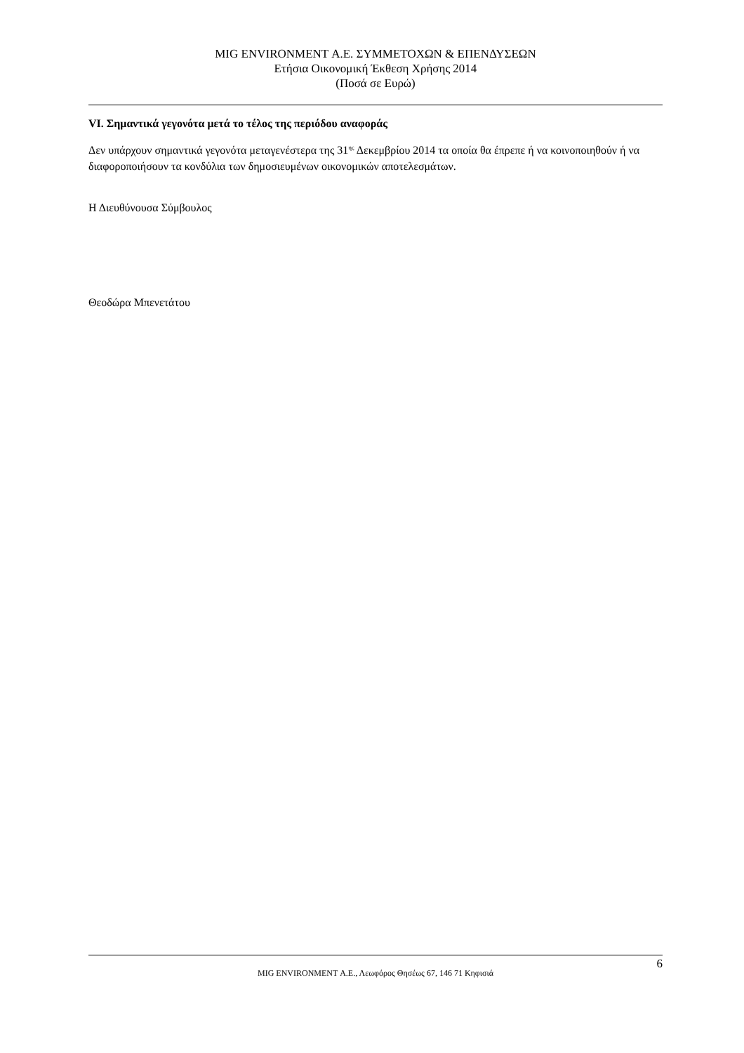MIG ENVIRONMENT Α.Ε. ΣΥΜΜΕΤΟΧΩΝ & ΕΠΕΝΔΥΣΕΩΝ
Ετήσια Οικονομική Έκθεση Χρήσης 2014
(Ποσά σε Ευρώ)
VI. Σημαντικά γεγονότα μετά το τέλος της περιόδου αναφοράς
Δεν υπάρχουν σημαντικά γεγονότα μεταγενέστερα της 31<sup>ης</sup> Δεκεμβρίου 2014 τα οποία θα έπρεπε ή να κοινοποιηθούν ή να διαφοροποιήσουν τα κονδύλια των δημοσιευμένων οικονομικών αποτελεσμάτων.
Η Διευθύνουσα Σύμβουλος
Θεοδώρα Μπενετάτου
6
MIG ENVIRONMENT Α.Ε., Λεωφόρος Θησέως 67, 146 71 Κηφισιά